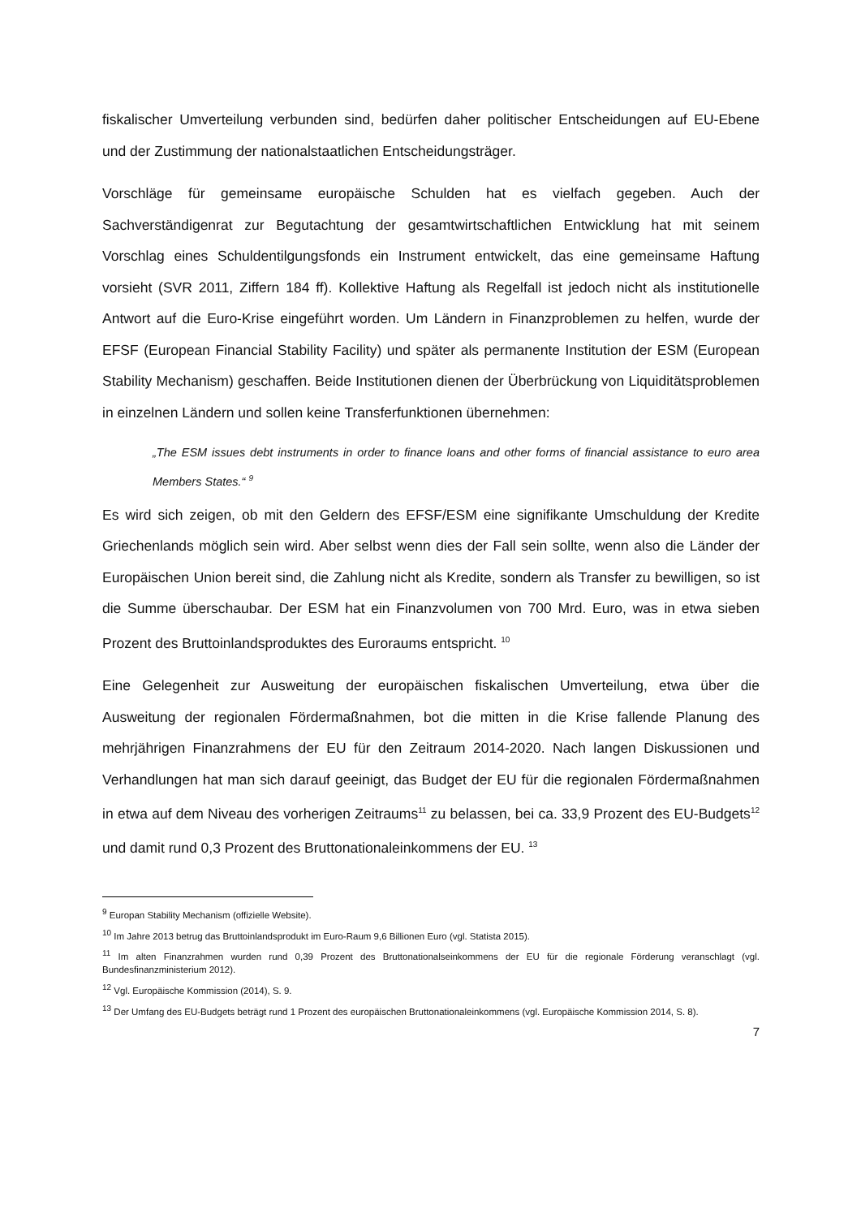fiskalischer Umverteilung verbunden sind, bedürfen daher politischer Entscheidungen auf EU-Ebene und der Zustimmung der nationalstaatlichen Entscheidungsträger.
Vorschläge für gemeinsame europäische Schulden hat es vielfach gegeben. Auch der Sachverständigenrat zur Begutachtung der gesamtwirtschaftlichen Entwicklung hat mit seinem Vorschlag eines Schuldentilgungsfonds ein Instrument entwickelt, das eine gemeinsame Haftung vorsieht (SVR 2011, Ziffern 184 ff). Kollektive Haftung als Regelfall ist jedoch nicht als institutionelle Antwort auf die Euro-Krise eingeführt worden. Um Ländern in Finanzproblemen zu helfen, wurde der EFSF (European Financial Stability Facility) und später als permanente Institution der ESM (European Stability Mechanism) geschaffen. Beide Institutionen dienen der Überbrückung von Liquiditätsproblemen in einzelnen Ländern und sollen keine Transferfunktionen übernehmen:
„The ESM issues debt instruments in order to finance loans and other forms of financial assistance to euro area Members States.“ <sup>9</sup>
Es wird sich zeigen, ob mit den Geldern des EFSF/ESM eine signifikante Umschuldung der Kredite Griechenlands möglich sein wird. Aber selbst wenn dies der Fall sein sollte, wenn also die Länder der Europäischen Union bereit sind, die Zahlung nicht als Kredite, sondern als Transfer zu bewilligen, so ist die Summe überschaubar. Der ESM hat ein Finanzvolumen von 700 Mrd. Euro, was in etwa sieben Prozent des Bruttoinlandsproduktes des Euroraums entspricht. <sup>10</sup>
Eine Gelegenheit zur Ausweitung der europäischen fiskalischen Umverteilung, etwa über die Ausweitung der regionalen Fördermaßnahmen, bot die mitten in die Krise fallende Planung des mehrjährigen Finanzrahmens der EU für den Zeitraum 2014-2020. Nach langen Diskussionen und Verhandlungen hat man sich darauf geeinigt, das Budget der EU für die regionalen Fördermaßnahmen in etwa auf dem Niveau des vorherigen Zeitraums<sup>11</sup> zu belassen, bei ca. 33,9 Prozent des EU-Budgets<sup>12</sup> und damit rund 0,3 Prozent des Bruttonationaleinkommens der EU. <sup>13</sup>
<sup>9</sup> Europan Stability Mechanism (offizielle Website).
<sup>10</sup> Im Jahre 2013 betrug das Bruttoinlandsprodukt im Euro-Raum 9,6 Billionen Euro (vgl. Statista 2015).
<sup>11</sup> Im alten Finanzrahmen wurden rund 0,39 Prozent des Bruttonationalseinkommens der EU für die regionale Förderung veranschlagt (vgl. Bundesfinanzministerium 2012).
<sup>12</sup> Vgl. Europäische Kommission (2014), S. 9.
<sup>13</sup> Der Umfang des EU-Budgets beträgt rund 1 Prozent des europäischen Bruttonationaleinkommens (vgl. Europäische Kommission 2014, S. 8).
7